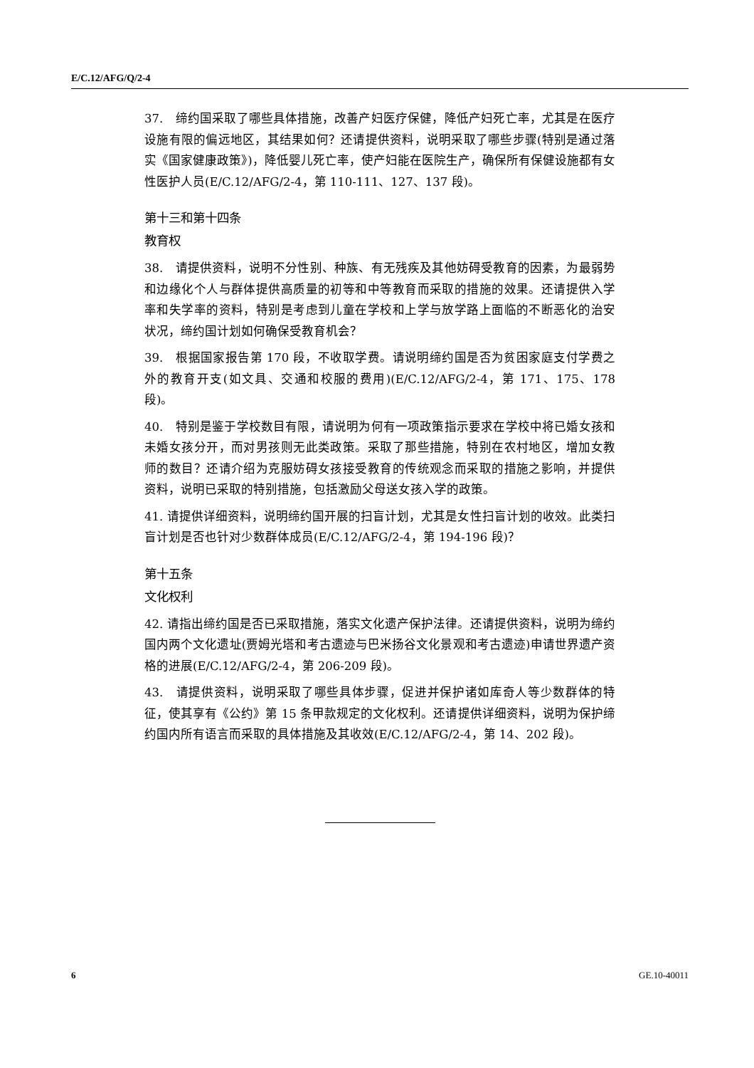E/C.12/AFG/Q/2-4
37.　缔约国采取了哪些具体措施，改善产妇医疗保健，降低产妇死亡率，尤其是在医疗设施有限的偏远地区，其结果如何？还请提供资料，说明采取了哪些步骤(特别是通过落实《国家健康政策》)，降低婴儿死亡率，使产妇能在医院生产，确保所有保健设施都有女性医护人员(E/C.12/AFG/2-4，第 110-111、127、137 段)。
第十三和第十四条
教育权
38.　请提供资料，说明不分性别、种族、有无残疾及其他妨碍受教育的因素，为最弱势和边缘化个人与群体提供高质量的初等和中等教育而采取的措施的效果。还请提供入学率和失学率的资料，特别是考虑到儿童在学校和上学与放学路上面临的不断恶化的治安状况，缔约国计划如何确保受教育机会？
39.　根据国家报告第 170 段，不收取学费。请说明缔约国是否为贫困家庭支付学费之外的教育开支(如文具、交通和校服的费用)(E/C.12/AFG/2-4，第 171、175、178 段)。
40.　特别是鉴于学校数目有限，请说明为何有一项政策指示要求在学校中将已婚女孩和未婚女孩分开，而对男孩则无此类政策。采取了那些措施，特别在农村地区，增加女教师的数目？还请介绍为克服妨碍女孩接受教育的传统观念而采取的措施之影响，并提供资料，说明已采取的特别措施，包括激励父母送女孩入学的政策。
41. 请提供详细资料，说明缔约国开展的扫盲计划，尤其是女性扫盲计划的收效。此类扫盲计划是否也针对少数群体成员(E/C.12/AFG/2-4，第 194-196 段)？
第十五条
文化权利
42. 请指出缔约国是否已采取措施，落实文化遗产保护法律。还请提供资料，说明为缔约国内两个文化遗址(贾姆光塔和考古遗迹与巴米扬谷文化景观和考古遗迹)申请世界遗产资格的进展(E/C.12/AFG/2-4，第 206-209 段)。
43.　请提供资料，说明采取了哪些具体步骤，促进并保护诸如库奇人等少数群体的特征，使其享有《公约》第 15 条甲款规定的文化权利。还请提供详细资料，说明为保护缔约国内所有语言而采取的具体措施及其收效(E/C.12/AFG/2-4，第 14、202 段)。
6 GE.10-40011